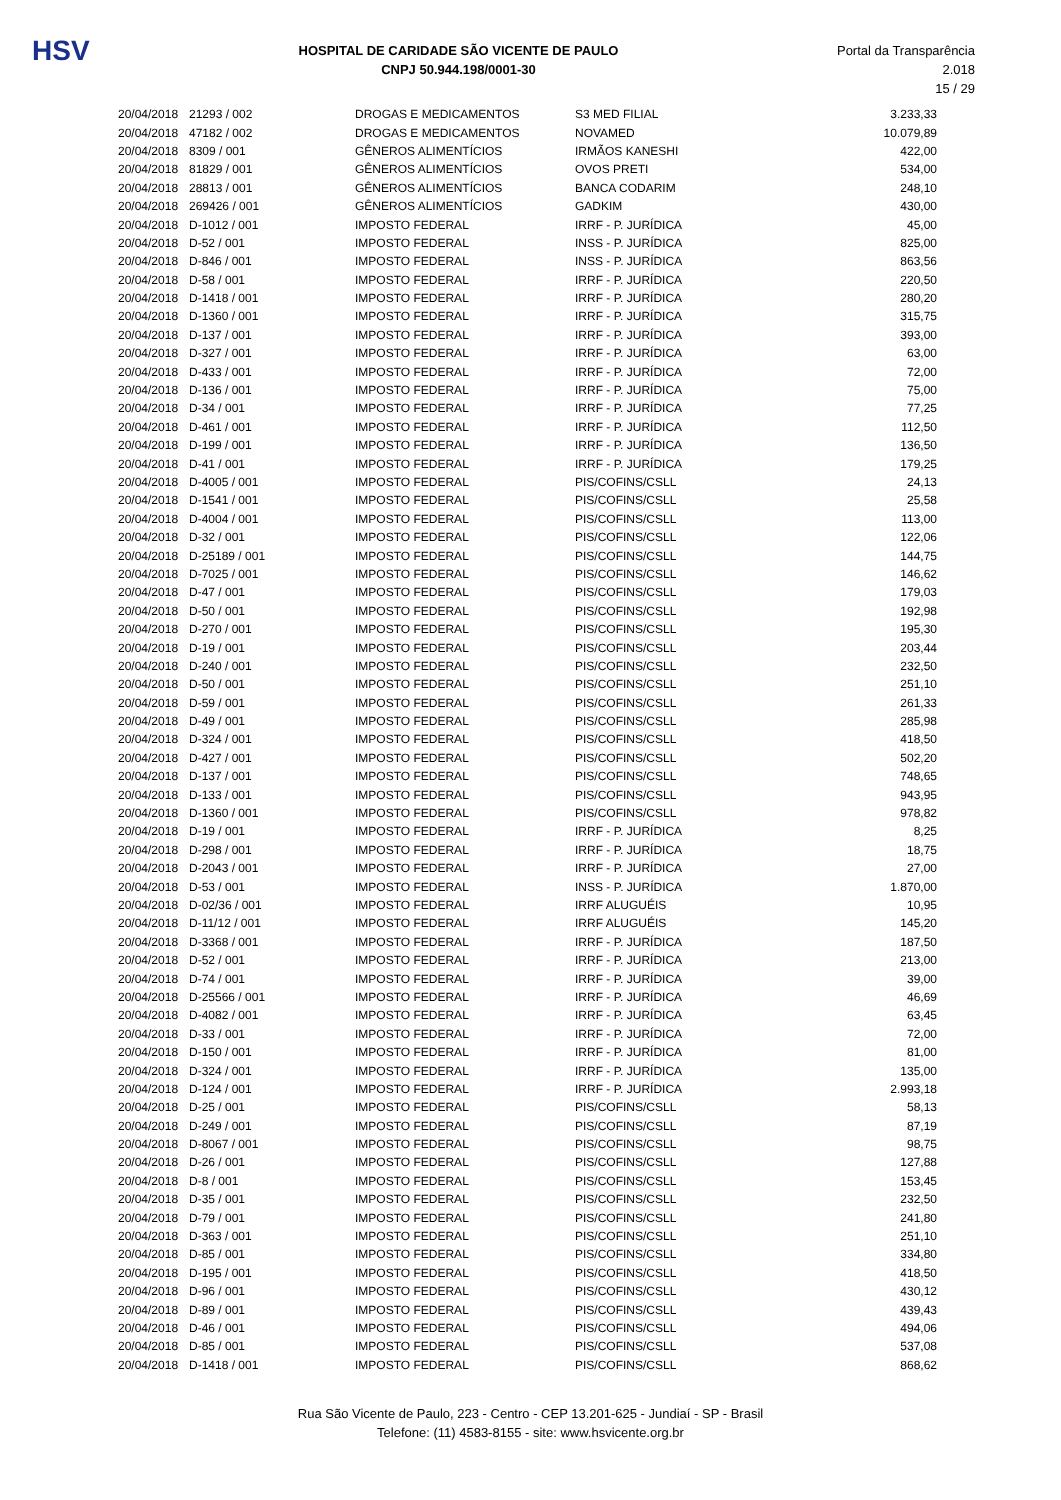HSV
HOSPITAL DE CARIDADE SÃO VICENTE DE PAULO
CNPJ 50.944.198/0001-30
Portal da Transparência 2.018
15 / 29
| 20/04/2018 | 21293 / 002 | DROGAS E MEDICAMENTOS | S3 MED FILIAL | 3.233,33 |
| 20/04/2018 | 47182 / 002 | DROGAS E MEDICAMENTOS | NOVAMED | 10.079,89 |
| 20/04/2018 | 8309 / 001 | GÊNEROS ALIMENTÍCIOS | IRMÃOS KANESHI | 422,00 |
| 20/04/2018 | 81829 / 001 | GÊNEROS ALIMENTÍCIOS | OVOS PRETI | 534,00 |
| 20/04/2018 | 28813 / 001 | GÊNEROS ALIMENTÍCIOS | BANCA CODARIM | 248,10 |
| 20/04/2018 | 269426 / 001 | GÊNEROS ALIMENTÍCIOS | GADKIM | 430,00 |
| 20/04/2018 | D-1012 / 001 | IMPOSTO FEDERAL | IRRF - P. JURÍDICA | 45,00 |
| 20/04/2018 | D-52 / 001 | IMPOSTO FEDERAL | INSS - P. JURÍDICA | 825,00 |
| 20/04/2018 | D-846 / 001 | IMPOSTO FEDERAL | INSS - P. JURÍDICA | 863,56 |
| 20/04/2018 | D-58 / 001 | IMPOSTO FEDERAL | IRRF - P. JURÍDICA | 220,50 |
| 20/04/2018 | D-1418 / 001 | IMPOSTO FEDERAL | IRRF - P. JURÍDICA | 280,20 |
| 20/04/2018 | D-1360 / 001 | IMPOSTO FEDERAL | IRRF - P. JURÍDICA | 315,75 |
| 20/04/2018 | D-137 / 001 | IMPOSTO FEDERAL | IRRF - P. JURÍDICA | 393,00 |
| 20/04/2018 | D-327 / 001 | IMPOSTO FEDERAL | IRRF - P. JURÍDICA | 63,00 |
| 20/04/2018 | D-433 / 001 | IMPOSTO FEDERAL | IRRF - P. JURÍDICA | 72,00 |
| 20/04/2018 | D-136 / 001 | IMPOSTO FEDERAL | IRRF - P. JURÍDICA | 75,00 |
| 20/04/2018 | D-34 / 001 | IMPOSTO FEDERAL | IRRF - P. JURÍDICA | 77,25 |
| 20/04/2018 | D-461 / 001 | IMPOSTO FEDERAL | IRRF - P. JURÍDICA | 112,50 |
| 20/04/2018 | D-199 / 001 | IMPOSTO FEDERAL | IRRF - P. JURÍDICA | 136,50 |
| 20/04/2018 | D-41 / 001 | IMPOSTO FEDERAL | IRRF - P. JURÍDICA | 179,25 |
| 20/04/2018 | D-4005 / 001 | IMPOSTO FEDERAL | PIS/COFINS/CSLL | 24,13 |
| 20/04/2018 | D-1541 / 001 | IMPOSTO FEDERAL | PIS/COFINS/CSLL | 25,58 |
| 20/04/2018 | D-4004 / 001 | IMPOSTO FEDERAL | PIS/COFINS/CSLL | 113,00 |
| 20/04/2018 | D-32 / 001 | IMPOSTO FEDERAL | PIS/COFINS/CSLL | 122,06 |
| 20/04/2018 | D-25189 / 001 | IMPOSTO FEDERAL | PIS/COFINS/CSLL | 144,75 |
| 20/04/2018 | D-7025 / 001 | IMPOSTO FEDERAL | PIS/COFINS/CSLL | 146,62 |
| 20/04/2018 | D-47 / 001 | IMPOSTO FEDERAL | PIS/COFINS/CSLL | 179,03 |
| 20/04/2018 | D-50 / 001 | IMPOSTO FEDERAL | PIS/COFINS/CSLL | 192,98 |
| 20/04/2018 | D-270 / 001 | IMPOSTO FEDERAL | PIS/COFINS/CSLL | 195,30 |
| 20/04/2018 | D-19 / 001 | IMPOSTO FEDERAL | PIS/COFINS/CSLL | 203,44 |
| 20/04/2018 | D-240 / 001 | IMPOSTO FEDERAL | PIS/COFINS/CSLL | 232,50 |
| 20/04/2018 | D-50 / 001 | IMPOSTO FEDERAL | PIS/COFINS/CSLL | 251,10 |
| 20/04/2018 | D-59 / 001 | IMPOSTO FEDERAL | PIS/COFINS/CSLL | 261,33 |
| 20/04/2018 | D-49 / 001 | IMPOSTO FEDERAL | PIS/COFINS/CSLL | 285,98 |
| 20/04/2018 | D-324 / 001 | IMPOSTO FEDERAL | PIS/COFINS/CSLL | 418,50 |
| 20/04/2018 | D-427 / 001 | IMPOSTO FEDERAL | PIS/COFINS/CSLL | 502,20 |
| 20/04/2018 | D-137 / 001 | IMPOSTO FEDERAL | PIS/COFINS/CSLL | 748,65 |
| 20/04/2018 | D-133 / 001 | IMPOSTO FEDERAL | PIS/COFINS/CSLL | 943,95 |
| 20/04/2018 | D-1360 / 001 | IMPOSTO FEDERAL | PIS/COFINS/CSLL | 978,82 |
| 20/04/2018 | D-19 / 001 | IMPOSTO FEDERAL | IRRF - P. JURÍDICA | 8,25 |
| 20/04/2018 | D-298 / 001 | IMPOSTO FEDERAL | IRRF - P. JURÍDICA | 18,75 |
| 20/04/2018 | D-2043 / 001 | IMPOSTO FEDERAL | IRRF - P. JURÍDICA | 27,00 |
| 20/04/2018 | D-53 / 001 | IMPOSTO FEDERAL | INSS - P. JURÍDICA | 1.870,00 |
| 20/04/2018 | D-02/36 / 001 | IMPOSTO FEDERAL | IRRF ALUGUÉIS | 10,95 |
| 20/04/2018 | D-11/12 / 001 | IMPOSTO FEDERAL | IRRF ALUGUÉIS | 145,20 |
| 20/04/2018 | D-3368 / 001 | IMPOSTO FEDERAL | IRRF - P. JURÍDICA | 187,50 |
| 20/04/2018 | D-52 / 001 | IMPOSTO FEDERAL | IRRF - P. JURÍDICA | 213,00 |
| 20/04/2018 | D-74 / 001 | IMPOSTO FEDERAL | IRRF - P. JURÍDICA | 39,00 |
| 20/04/2018 | D-25566 / 001 | IMPOSTO FEDERAL | IRRF - P. JURÍDICA | 46,69 |
| 20/04/2018 | D-4082 / 001 | IMPOSTO FEDERAL | IRRF - P. JURÍDICA | 63,45 |
| 20/04/2018 | D-33 / 001 | IMPOSTO FEDERAL | IRRF - P. JURÍDICA | 72,00 |
| 20/04/2018 | D-150 / 001 | IMPOSTO FEDERAL | IRRF - P. JURÍDICA | 81,00 |
| 20/04/2018 | D-324 / 001 | IMPOSTO FEDERAL | IRRF - P. JURÍDICA | 135,00 |
| 20/04/2018 | D-124 / 001 | IMPOSTO FEDERAL | IRRF - P. JURÍDICA | 2.993,18 |
| 20/04/2018 | D-25 / 001 | IMPOSTO FEDERAL | PIS/COFINS/CSLL | 58,13 |
| 20/04/2018 | D-249 / 001 | IMPOSTO FEDERAL | PIS/COFINS/CSLL | 87,19 |
| 20/04/2018 | D-8067 / 001 | IMPOSTO FEDERAL | PIS/COFINS/CSLL | 98,75 |
| 20/04/2018 | D-26 / 001 | IMPOSTO FEDERAL | PIS/COFINS/CSLL | 127,88 |
| 20/04/2018 | D-8 / 001 | IMPOSTO FEDERAL | PIS/COFINS/CSLL | 153,45 |
| 20/04/2018 | D-35 / 001 | IMPOSTO FEDERAL | PIS/COFINS/CSLL | 232,50 |
| 20/04/2018 | D-79 / 001 | IMPOSTO FEDERAL | PIS/COFINS/CSLL | 241,80 |
| 20/04/2018 | D-363 / 001 | IMPOSTO FEDERAL | PIS/COFINS/CSLL | 251,10 |
| 20/04/2018 | D-85 / 001 | IMPOSTO FEDERAL | PIS/COFINS/CSLL | 334,80 |
| 20/04/2018 | D-195 / 001 | IMPOSTO FEDERAL | PIS/COFINS/CSLL | 418,50 |
| 20/04/2018 | D-96 / 001 | IMPOSTO FEDERAL | PIS/COFINS/CSLL | 430,12 |
| 20/04/2018 | D-89 / 001 | IMPOSTO FEDERAL | PIS/COFINS/CSLL | 439,43 |
| 20/04/2018 | D-46 / 001 | IMPOSTO FEDERAL | PIS/COFINS/CSLL | 494,06 |
| 20/04/2018 | D-85 / 001 | IMPOSTO FEDERAL | PIS/COFINS/CSLL | 537,08 |
| 20/04/2018 | D-1418 / 001 | IMPOSTO FEDERAL | PIS/COFINS/CSLL | 868,62 |
Rua São Vicente de Paulo, 223 - Centro - CEP 13.201-625 - Jundiaí - SP - Brasil
Telefone: (11) 4583-8155 - site: www.hsvicente.org.br